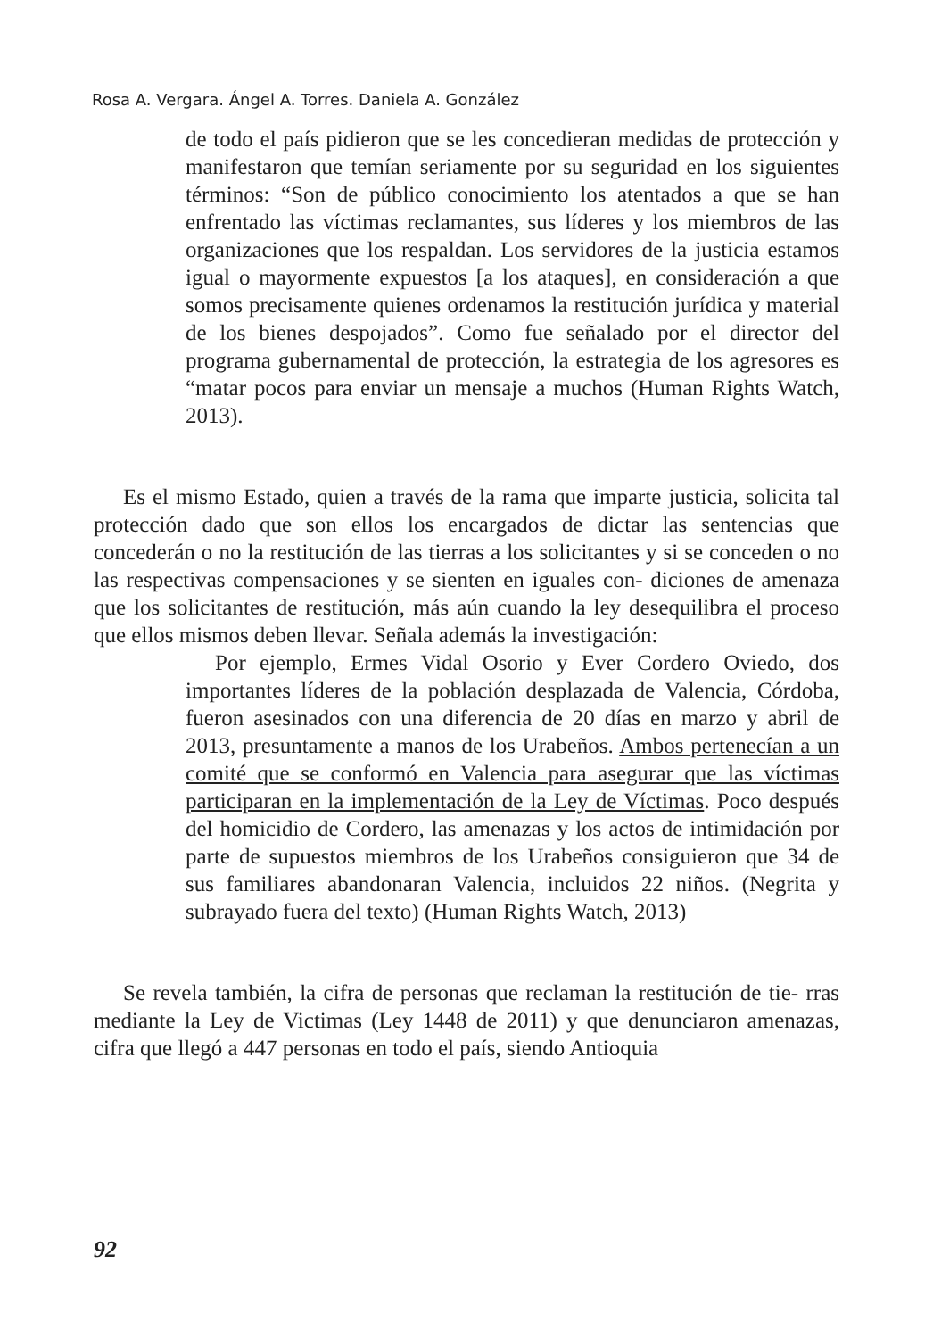Rosa A. Vergara. Ángel A. Torres. Daniela A. González
de todo el país pidieron que se les concedieran medidas de protección y manifestaron que temían seriamente por su seguridad en los siguientes términos: “Son de público conocimiento los atentados a que se han enfrentado las víctimas reclamantes, sus líderes y los miembros de las organizaciones que los respaldan. Los servidores de la justicia estamos igual o mayormente expuestos [a los ataques], en consideración a que somos precisamente quienes ordenamos la restitución jurídica y material de los bienes despojados”. Como fue señalado por el director del programa gubernamental de protección, la estrategia de los agresores es “matar pocos para enviar un mensaje a muchos (Human Rights Watch, 2013).
Es el mismo Estado, quien a través de la rama que imparte justicia, solicita tal protección dado que son ellos los encargados de dictar las sentencias que concederán o no la restitución de las tierras a los solicitantes y si se conceden o no las respectivas compensaciones y se sienten en iguales con- diciones de amenaza que los solicitantes de restitución, más aún cuando la ley desequilibra el proceso que ellos mismos deben llevar. Señala además la investigación:
Por ejemplo, Ermes Vidal Osorio y Ever Cordero Oviedo, dos importantes líderes de la población desplazada de Valencia, Córdoba, fueron asesinados con una diferencia de 20 días en marzo y abril de 2013, presuntamente a manos de los Urabeños. Ambos pertenecían a un comité que se conformó en Valencia para asegurar que las víctimas participaran en la implementación de la Ley de Víctimas. Poco después del homicidio de Cordero, las amenazas y los actos de intimidación por parte de supuestos miembros de los Urabeños consiguieron que 34 de sus familiares abandonaran Valencia, incluidos 22 niños. (Negrita y subrayado fuera del texto) (Human Rights Watch, 2013)
Se revela también, la cifra de personas que reclaman la restitución de tie- rras mediante la Ley de Victimas (Ley 1448 de 2011) y que denunciaron amenazas, cifra que llegó a 447 personas en todo el país, siendo Antioquia
92